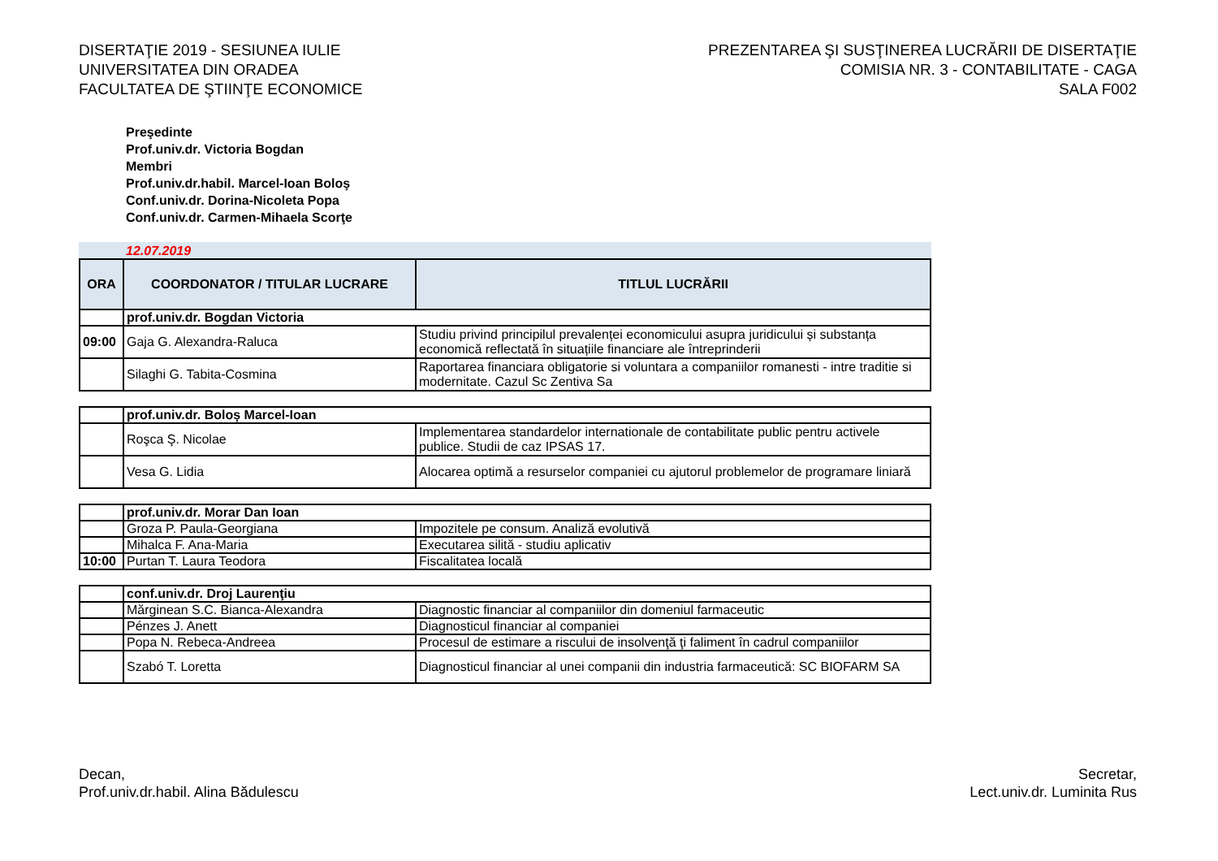DISERTAŢIE 2019 - SESIUNEA IULIE
UNIVERSITATEA DIN ORADEA
FACULTATEA DE ŞTIINŢE ECONOMICE
PREZENTAREA ŞI SUSŢINEREA LUCRĂRII DE DISERTAŢIE
COMISIA NR. 3 - CONTABILITATE - CAGA
SALA F002
Preşedinte
Prof.univ.dr. Victoria Bogdan
Membri
Prof.univ.dr.habil. Marcel-Ioan Boloş
Conf.univ.dr. Dorina-Nicoleta Popa
Conf.univ.dr. Carmen-Mihaela Scorţe
12.07.2019
| ORA | COORDONATOR / TITULAR LUCRARE | TITLUL LUCRĂRII |
| --- | --- | --- |
| | prof.univ.dr. Bogdan Victoria | |
| 09:00 | Gaja G. Alexandra-Raluca | Studiu privind principilul prevalenței economicului asupra juridicului și substanța economică reflectată în situațiile financiare ale întreprinderii |
| | Silaghi G. Tabita-Cosmina | Raportarea financiara obligatorie si voluntara a companiilor romanesti - intre traditie si modernitate. Cazul Sc Zentiva Sa |
| | prof.univ.dr. Boloș Marcel-Ioan | |
| | Roşca Ş. Nicolae | Implementarea standardelor internationale de contabilitate public pentru activele publice. Studii de caz IPSAS 17. |
| | Vesa G. Lidia | Alocarea optimă a resurselor companiei cu ajutorul problemelor de programare liniară |
| | prof.univ.dr. Morar Dan Ioan | |
| | Groza P. Paula-Georgiana | Impozitele pe consum. Analiză evolutivă |
| | Mihalca F. Ana-Maria | Executarea silită - studiu aplicativ |
| 10:00 | Purtan T. Laura Teodora | Fiscalitatea locală |
| | conf.univ.dr. Droj Laurenţiu | |
| | Mărginean S.C. Bianca-Alexandra | Diagnostic financiar al companiilor din domeniul farmaceutic |
| | Pénzes J. Anett | Diagnosticul financiar al companiei |
| | Popa N. Rebeca-Andreea | Procesul de estimare a riscului de insolvenţă ţi faliment în cadrul companiilor |
| | Szabó T. Loretta | Diagnosticul financiar al unei companii din industria farmaceutică: SC BIOFARM SA |
Decan,
Prof.univ.dr.habil. Alina Bădulescu
Secretar,
Lect.univ.dr. Luminita Rus